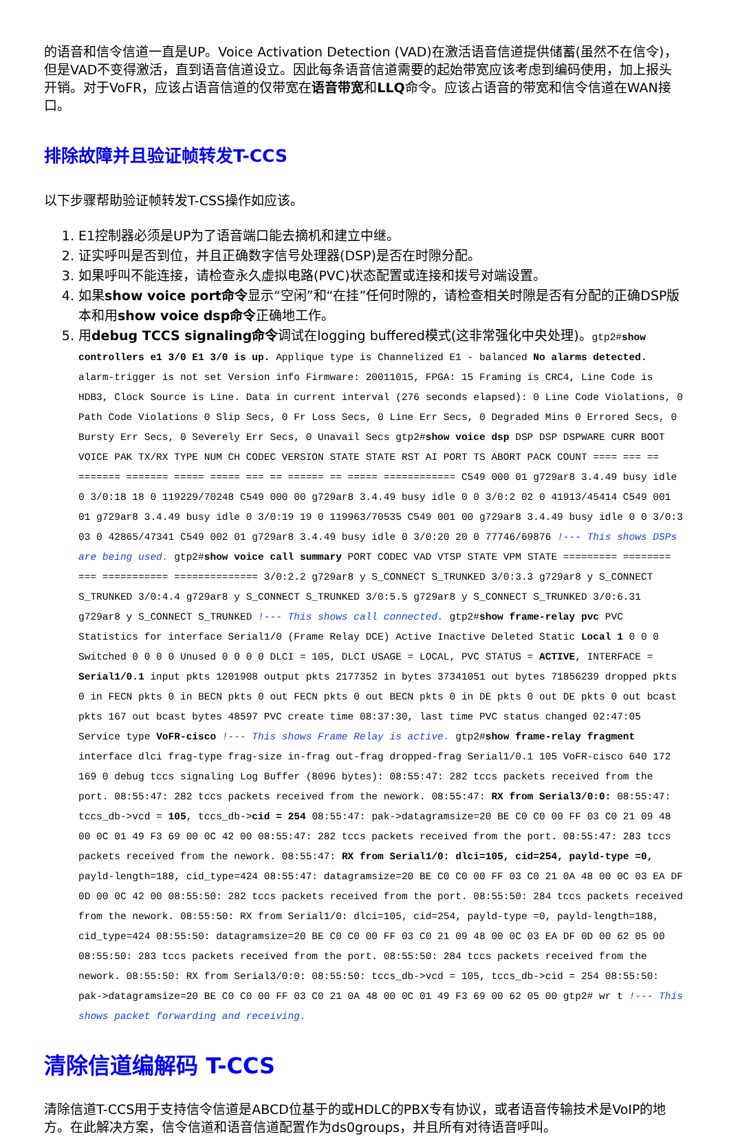的语音和信令信道一直是UP。Voice Activation Detection (VAD)在激活语音信道提供储蓄(虽然不在信令)，但是VAD不变得激活，直到语音信道设立。因此每条语音信道需要的起始带宽应该考虑到编码使用，加上报头开销。对于VoFR，应该占语音信道的仅带宽在语音带宽和LLQ命令。应该占语音的带宽和信令信道在WAN接口。
排除故障并且验证帧转发T-CCS
以下步骤帮助验证帧转发T-CSS操作如应该。
1. E1控制器必须是UP为了语音端口能去摘机和建立中继。
2. 证实呼叫是否到位，并且正确数字信号处理器(DSP)是否在时隙分配。
3. 如果呼叫不能连接，请检查永久虚拟电路(PVC)状态配置或连接和拨号对端设置。
4. 如果show voice port命令显示“空闲”和“在挂”任何时隙的，请检查相关时隙是否有分配的正确DSP版本和用show voice dsp命令正确地工作。
5. 用debug TCCS signaling命令调试在logging buffered模式(这非常强化中央处理)。gtp2#show controllers e1 3/0 E1 3/0 is up. Applique type is Channelized E1 - balanced No alarms detected. alarm-trigger is not set Version info Firmware: 20011015, FPGA: 15 Framing is CRC4, Line Code is HDB3, Clock Source is Line. Data in current interval (276 seconds elapsed): 0 Line Code Violations, 0 Path Code Violations 0 Slip Secs, 0 Fr Loss Secs, 0 Line Err Secs, 0 Degraded Mins 0 Errored Secs, 0 Bursty Err Secs, 0 Severely Err Secs, 0 Unavail Secs gtp2#show voice dsp DSP DSP DSPWARE CURR BOOT VOICE PAK TX/RX TYPE NUM CH CODEC VERSION STATE STATE RST AI PORT TS ABORT PACK COUNT ==== === == ======= ======= ===== ===== === == ====== == ===== ============ C549 000 01 g729ar8 3.4.49 busy idle 0 3/0:18 18 0 119229/70248 C549 000 00 g729ar8 3.4.49 busy idle 0 0 3/0:2 02 0 41913/45414 C549 001 01 g729ar8 3.4.49 busy idle 0 3/0:19 19 0 119963/70535 C549 001 00 g729ar8 3.4.49 busy idle 0 0 3/0:3 03 0 42865/47341 C549 002 01 g729ar8 3.4.49 busy idle 0 3/0:20 20 0 77746/69876 !--- This shows DSPs are being used. gtp2#show voice call summary PORT CODEC VAD VTSP STATE VPM STATE ========= ======== === =========== ============== 3/0:2.2 g729ar8 y S_CONNECT S_TRUNKED 3/0:3.3 g729ar8 y S_CONNECT S_TRUNKED 3/0:4.4 g729ar8 y S_CONNECT S_TRUNKED 3/0:5.5 g729ar8 y S_CONNECT S_TRUNKED 3/0:6.31 g729ar8 y S_CONNECT S_TRUNKED !--- This shows call connected. gtp2#show frame-relay pvc PVC Statistics for interface Serial1/0 (Frame Relay DCE) Active Inactive Deleted Static Local 1 0 0 0 Switched 0 0 0 0 Unused 0 0 0 0 DLCI = 105, DLCI USAGE = LOCAL, PVC STATUS = ACTIVE, INTERFACE = Serial1/0.1 input pkts 1201908 output pkts 2177352 in bytes 37341051 out bytes 71856239 dropped pkts 0 in FECN pkts 0 in BECN pkts 0 out FECN pkts 0 out BECN pkts 0 in DE pkts 0 out DE pkts 0 out bcast pkts 167 out bcast bytes 48597 PVC create time 08:37:30, last time PVC status changed 02:47:05 Service type VoFR-cisco !--- This shows Frame Relay is active. gtp2#show frame-relay fragment interface dlci frag-type frag-size in-frag out-frag dropped-frag Serial1/0.1 105 VoFR-cisco 640 172 169 0 debug tccs signaling Log Buffer (8096 bytes): 08:55:47: 282 tccs packets received from the port. 08:55:47: 282 tccs packets received from the nework. 08:55:47: RX from Serial3/0:0: 08:55:47: tccs_db->vcd = 105, tccs_db->cid = 254 08:55:47: pak->datagramsize=20 BE C0 C0 00 FF 03 C0 21 09 48 00 0C 01 49 F3 69 00 0C 42 00 08:55:47: 282 tccs packets received from the port. 08:55:47: 283 tccs packets received from the nework. 08:55:47: RX from Serial1/0: dlci=105, cid=254, payld-type =0, payld-length=188, cid_type=424 08:55:47: datagramsize=20 BE C0 C0 00 FF 03 C0 21 0A 48 00 0C 03 EA DF 0D 00 0C 42 00 08:55:50: 282 tccs packets received from the port. 08:55:50: 284 tccs packets received from the nework. 08:55:50: RX from Serial1/0: dlci=105, cid=254, payld-type =0, payld-length=188, cid_type=424 08:55:50: datagramsize=20 BE C0 C0 00 FF 03 C0 21 09 48 00 0C 03 EA DF 0D 00 62 05 00 08:55:50: 283 tccs packets received from the port. 08:55:50: 284 tccs packets received from the nework. 08:55:50: RX from Serial3/0:0: 08:55:50: tccs_db->vcd = 105, tccs_db->cid = 254 08:55:50: pak->datagramsize=20 BE C0 C0 00 FF 03 C0 21 0A 48 00 0C 01 49 F3 69 00 62 05 00 gtp2# wr t !--- This shows packet forwarding and receiving.
清除信道编解码 T-CCS
清除信道T-CCS用于支持信令信道是ABCD位基于的或HDLC的PBX专有协议，或者语音传输技术是VoIP的地方。在此解决方案，信令信道和语音信道配置作为ds0groups，并且所有对待语音呼叫。